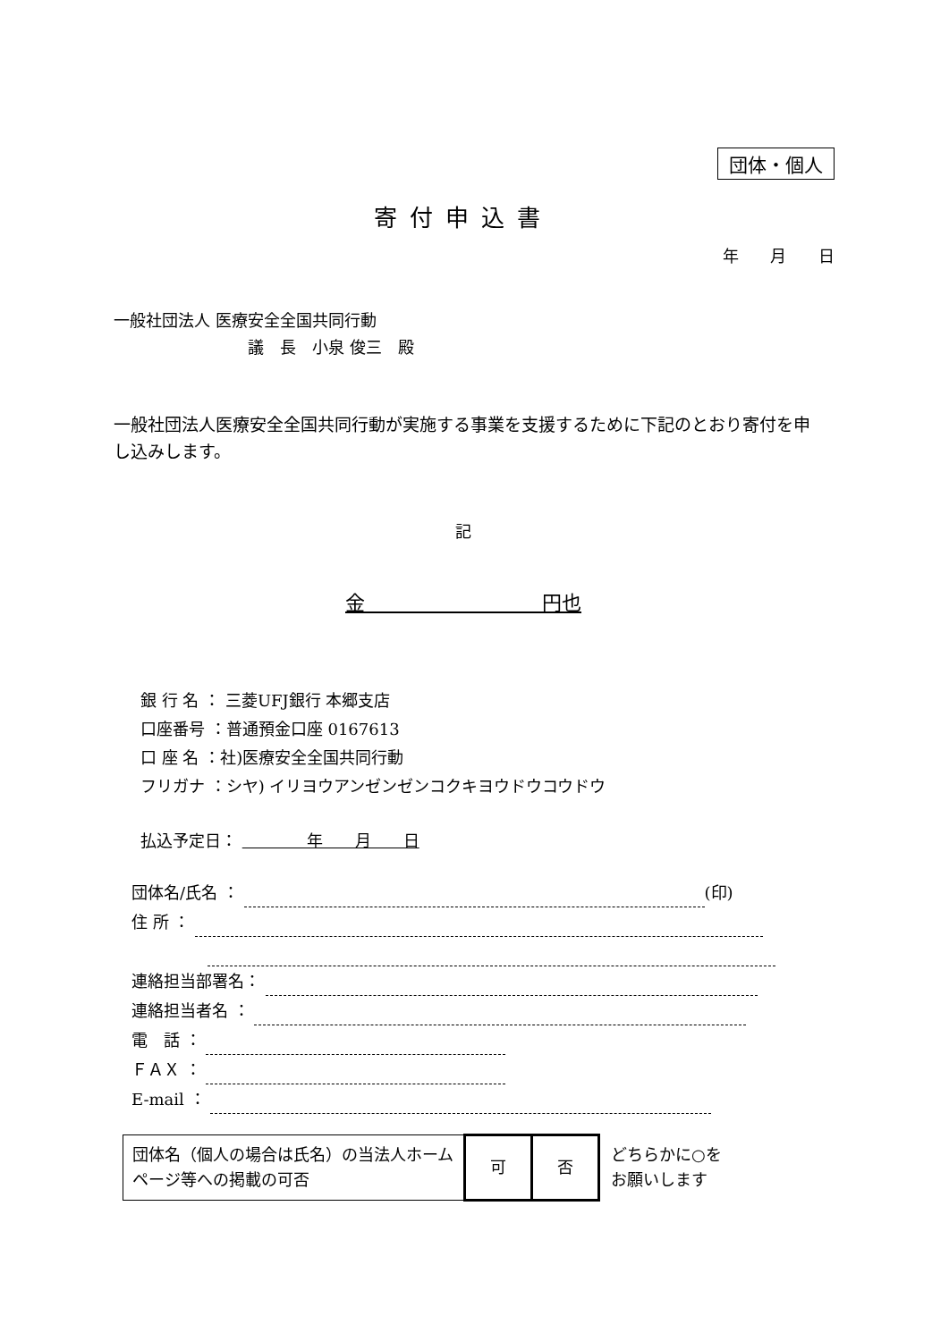団体・個人
寄付申込書
年 月 日
一般社団法人 医療安全全国共同行動
議　長　小泉 俊三　殿
一般社団法人医療安全全国共同行動が実施する事業を支援するために下記のとおり寄付を申し込みします。
記
金　　　　　　　　　円也
銀 行 名 ： 三菱UFJ銀行 本郷支店
口座番号 ：普通預金口座 0167613
口 座 名 ：社)医療安全全国共同行動
フリガナ ：シヤ) イリヨウアンゼンゼンコクキヨウドウコウドウ
払込予定日： 　　　　年　　月　　日
団体名/氏名 ： (印)
住 所 ：
連絡担当部署名：
連絡担当者名 ：
電　話 ：
ＦＡＸ ：
E-mail ：
| 団体名（個人の場合は氏名）の当法人ホームページ等への掲載の可否 | 可 | 否 | どちらかに○を お願いします |